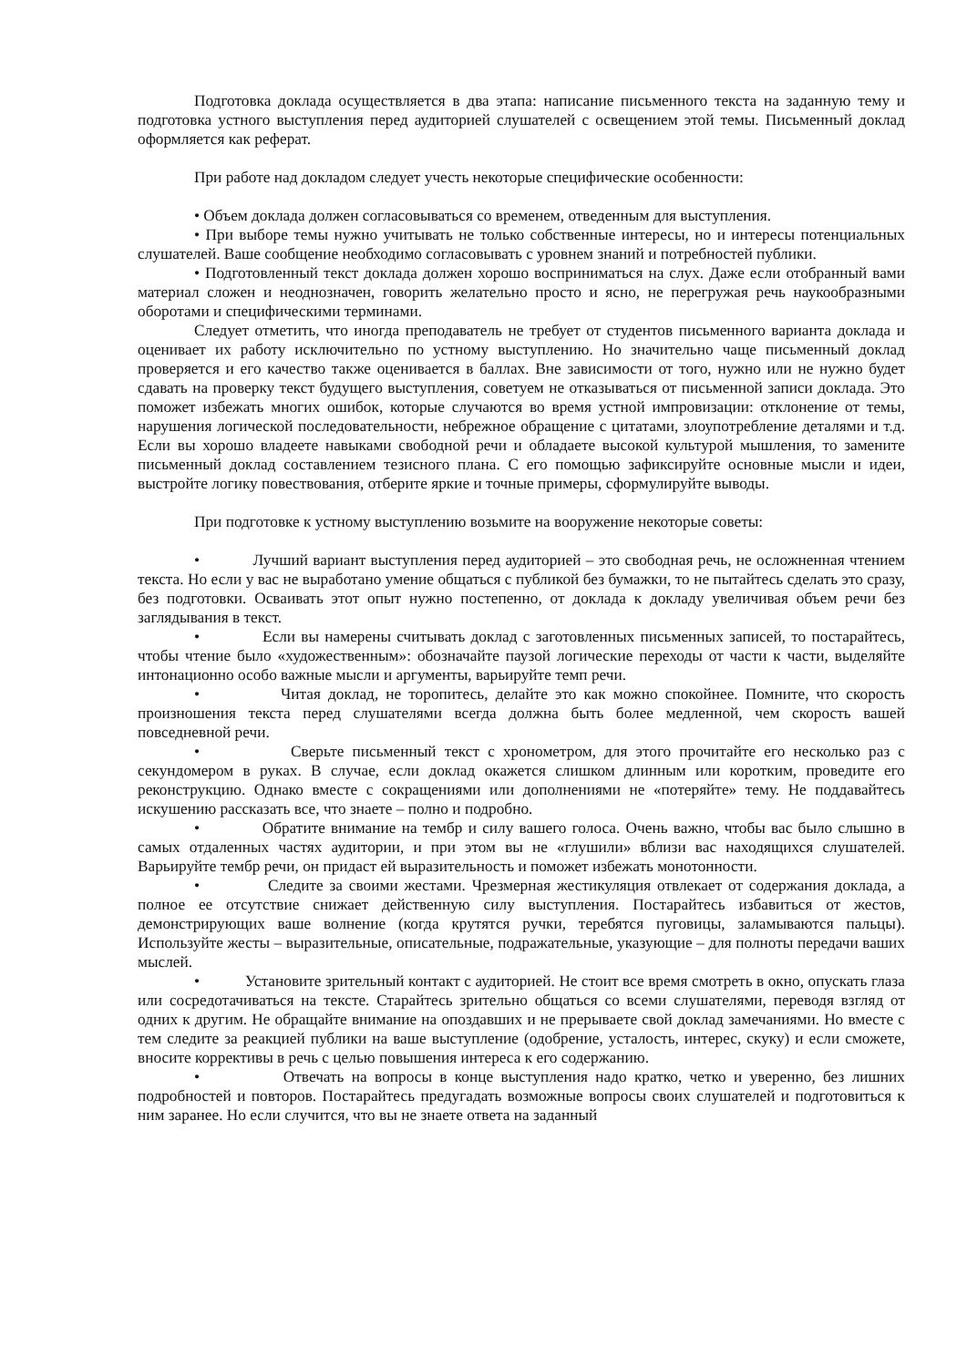Подготовка доклада осуществляется в два этапа: написание письменного текста на заданную тему и подготовка устного выступления перед аудиторией слушателей с освещением этой темы. Письменный доклад оформляется как реферат.
При работе над докладом следует учесть некоторые специфические особенности:
• Объем доклада должен согласовываться со временем, отведенным для выступления.
• При выборе темы нужно учитывать не только собственные интересы, но и интересы потенциальных слушателей. Ваше сообщение необходимо согласовывать с уровнем знаний и потребностей публики.
• Подготовленный текст доклада должен хорошо восприниматься на слух. Даже если отобранный вами материал сложен и неоднозначен, говорить желательно просто и ясно, не перегружая речь наукообразными оборотами и специфическими терминами.
Следует отметить, что иногда преподаватель не требует от студентов письменного варианта доклада и оценивает их работу исключительно по устному выступлению. Но значительно чаще письменный доклад проверяется и его качество также оценивается в баллах. Вне зависимости от того, нужно или не нужно будет сдавать на проверку текст будущего выступления, советуем не отказываться от письменной записи доклада. Это поможет избежать многих ошибок, которые случаются во время устной импровизации: отклонение от темы, нарушения логической последовательности, небрежное обращение с цитатами, злоупотребление деталями и т.д. Если вы хорошо владеете навыками свободной речи и обладаете высокой культурой мышления, то замените письменный доклад составлением тезисного плана. С его помощью зафиксируйте основные мысли и идеи, выстройте логику повествования, отберите яркие и точные примеры, сформулируйте выводы.
При подготовке к устному выступлению возьмите на вооружение некоторые советы:
• Лучший вариант выступления перед аудиторией – это свободная речь, не осложненная чтением текста. Но если у вас не выработано умение общаться с публикой без бумажки, то не пытайтесь сделать это сразу, без подготовки. Осваивать этот опыт нужно постепенно, от доклада к докладу увеличивая объем речи без заглядывания в текст.
• Если вы намерены считывать доклад с заготовленных письменных записей, то постарайтесь, чтобы чтение было «художественным»: обозначайте паузой логические переходы от части к части, выделяйте интонационно особо важные мысли и аргументы, варьируйте темп речи.
• Читая доклад, не торопитесь, делайте это как можно спокойнее. Помните, что скорость произношения текста перед слушателями всегда должна быть более медленной, чем скорость вашей повседневной речи.
• Сверьте письменный текст с хронометром, для этого прочитайте его несколько раз с секундомером в руках. В случае, если доклад окажется слишком длинным или коротким, проведите его реконструкцию. Однако вместе с сокращениями или дополнениями не «потеряйте» тему. Не поддавайтесь искушению рассказать все, что знаете – полно и подробно.
• Обратите внимание на тембр и силу вашего голоса. Очень важно, чтобы вас было слышно в самых отдаленных частях аудитории, и при этом вы не «глушили» вблизи вас находящихся слушателей. Варьируйте тембр речи, он придаст ей выразительность и поможет избежать монотонности.
• Следите за своими жестами. Чрезмерная жестикуляция отвлекает от содержания доклада, а полное ее отсутствие снижает действенную силу выступления. Постарайтесь избавиться от жестов, демонстрирующих ваше волнение (когда крутятся ручки, теребятся пуговицы, заламываются пальцы). Используйте жесты – выразительные, описательные, подражательные, указующие – для полноты передачи ваших мыслей.
• Установите зрительный контакт с аудиторией. Не стоит все время смотреть в окно, опускать глаза или сосредотачиваться на тексте. Старайтесь зрительно общаться со всеми слушателями, переводя взгляд от одних к другим. Не обращайте внимание на опоздавших и не прерываете свой доклад замечаниями. Но вместе с тем следите за реакцией публики на ваше выступление (одобрение, усталость, интерес, скуку) и если сможете, вносите коррективы в речь с целью повышения интереса к его содержанию.
• Отвечать на вопросы в конце выступления надо кратко, четко и уверенно, без лишних подробностей и повторов. Постарайтесь предугадать возможные вопросы своих слушателей и подготовиться к ним заранее. Но если случится, что вы не знаете ответа на заданный